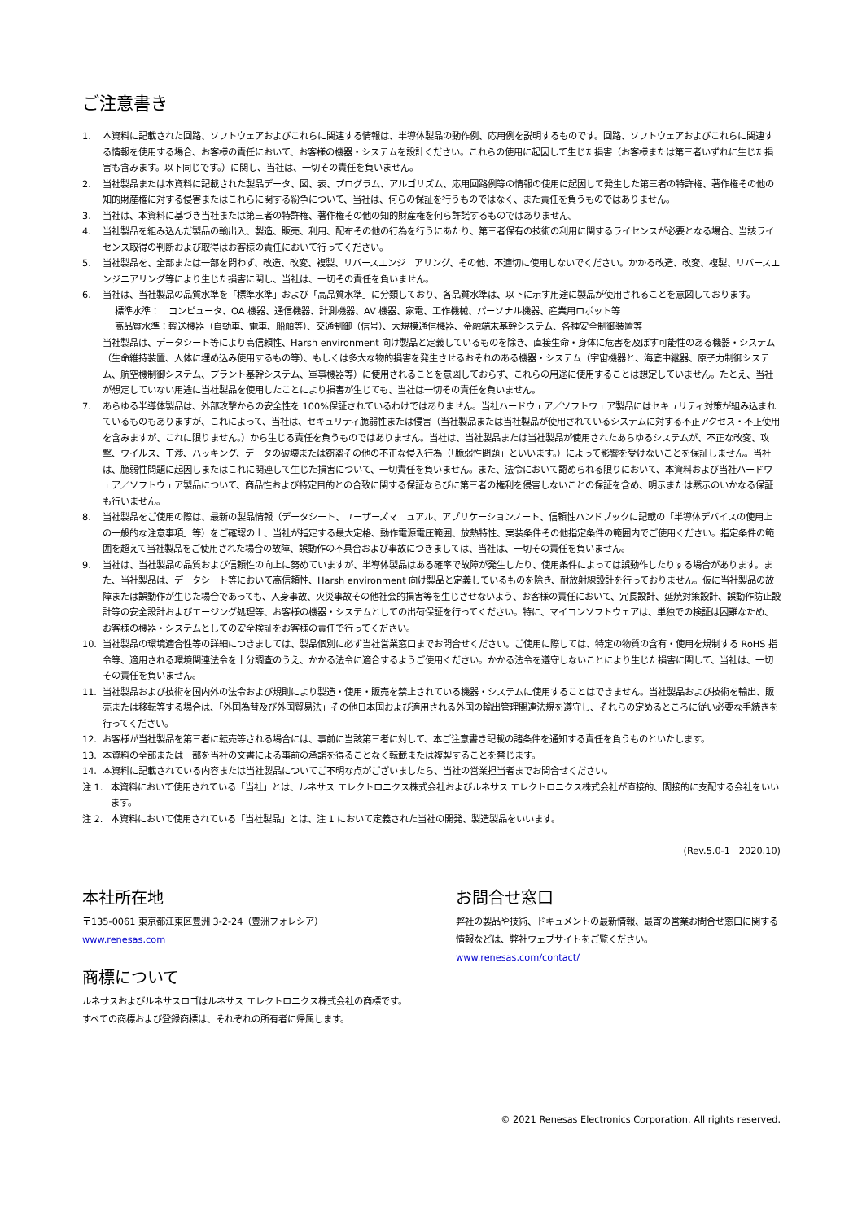ご注意書き
1. 本資料に記載された回路、ソフトウェアおよびこれらに関連する情報は、半導体製品の動作例、応用例を説明するものです。回路、ソフトウェアおよびこれらに関連する情報を使用する場合、お客様の責任において、お客様の機器・システムを設計ください。これらの使用に起因して生じた損害（お客様または第三者いずれに生じた損害も含みます。以下同じです。）に関し、当社は、一切その責任を負いません。
2. 当社製品または本資料に記載された製品データ、図、表、プログラム、アルゴリズム、応用回路例等の情報の使用に起因して発生した第三者の特許権、著作権その他の知的財産権に対する侵害またはこれらに関する紛争について、当社は、何らの保証を行うものではなく、また責任を負うものではありません。
3. 当社は、本資料に基づき当社または第三者の特許権、著作権その他の知的財産権を何ら許諾するものではありません。
4. 当社製品を組み込んだ製品の輸出入、製造、販売、利用、配布その他の行為を行うにあたり、第三者保有の技術の利用に関するライセンスが必要となる場合、当該ライセンス取得の判断および取得はお客様の責任において行ってください。
5. 当社製品を、全部または一部を問わず、改造、改変、複製、リバースエンジニアリング、その他、不適切に使用しないでください。かかる改造、改変、複製、リバースエンジニアリング等により生じた損害に関し、当社は、一切その責任を負いません。
6. 当社は、当社製品の品質水準を「標準水準」および「高品質水準」に分類しており、各品質水準は、以下に示す用途に製品が使用されることを意図しております。
標準水準：　コンピュータ、OA 機器、通信機器、計測機器、AV 機器、家電、工作機械、パーソナル機器、産業用ロボット等
高品質水準：輸送機器（自動車、電車、船舶等）、交通制御（信号）、大規模通信機器、金融端末基幹システム、各種安全制御装置等
当社製品は、データシート等により高信頼性、Harsh environment 向け製品と定義しているものを除き、直接生命・身体に危害を及ぼす可能性のある機器・システム（生命維持装置、人体に埋め込み使用するもの等）、もしくは多大な物的損害を発生させるおそれのある機器・システム（宇宙機器と、海底中継器、原子力制御システム、航空機制御システム、プラント基幹システム、軍事機器等）に使用されることを意図しておらず、これらの用途に使用することは想定していません。たとえ、当社が想定していない用途に当社製品を使用したことにより損害が生じても、当社は一切その責任を負いません。
7. あらゆる半導体製品は、外部攻撃からの安全性を 100%保証されているわけではありません。当社ハードウェア／ソフトウェア製品にはセキュリティ対策が組み込まれているものもありますが、これによって、当社は、セキュリティ脆弱性または侵害（当社製品または当社製品が使用されているシステムに対する不正アクセス・不正使用を含みますが、これに限りません。）から生じる責任を負うものではありません。当社は、当社製品または当社製品が使用されたあらゆるシステムが、不正な改変、攻撃、ウイルス、干渉、ハッキング、データの破壊または窃盗その他の不正な侵入行為（「脆弱性問題」といいます。）によって影響を受けないことを保証しません。当社は、脆弱性問題に起因しまたはこれに関連して生じた損害について、一切責任を負いません。また、法令において認められる限りにおいて、本資料および当社ハードウェア／ソフトウェア製品について、商品性および特定目的との合致に関する保証ならびに第三者の権利を侵害しないことの保証を含め、明示または黙示のいかなる保証も行いません。
8. 当社製品をご使用の際は、最新の製品情報（データシート、ユーザーズマニュアル、アプリケーションノート、信頼性ハンドブックに記載の「半導体デバイスの使用上の一般的な注意事項」等）をご確認の上、当社が指定する最大定格、動作電源電圧範囲、放熱特性、実装条件その他指定条件の範囲内でご使用ください。指定条件の範囲を超えて当社製品をご使用された場合の故障、誤動作の不具合および事故につきましては、当社は、一切その責任を負いません。
9. 当社は、当社製品の品質および信頼性の向上に努めていますが、半導体製品はある確率で故障が発生したり、使用条件によっては誤動作したりする場合があります。また、当社製品は、データシート等において高信頼性、Harsh environment 向け製品と定義しているものを除き、耐放射線設計を行っておりません。仮に当社製品の故障または誤動作が生じた場合であっても、人身事故、火災事故その他社会的損害等を生じさせないよう、お客様の責任において、冗長設計、延焼対策設計、誤動作防止設計等の安全設計およびエージング処理等、お客様の機器・システムとしての出荷保証を行ってください。特に、マイコンソフトウェアは、単独での検証は困難なため、お客様の機器・システムとしての安全検証をお客様の責任で行ってください。
10. 当社製品の環境適合性等の詳細につきましては、製品個別に必ず当社営業窓口までお問合せください。ご使用に際しては、特定の物質の含有・使用を規制する RoHS 指令等、適用される環境関連法令を十分調査のうえ、かかる法令に適合するようご使用ください。かかる法令を遵守しないことにより生じた損害に関して、当社は、一切その責任を負いません。
11. 当社製品および技術を国内外の法令および規則により製造・使用・販売を禁止されている機器・システムに使用することはできません。当社製品および技術を輸出、販売または移転等する場合は、「外国為替及び外国貿易法」その他日本国および適用される外国の輸出管理関連法規を遵守し、それらの定めるところに従い必要な手続きを行ってください。
12. お客様が当社製品を第三者に転売等される場合には、事前に当該第三者に対して、本ご注意書き記載の諸条件を通知する責任を負うものといたします。
13. 本資料の全部または一部を当社の文書による事前の承諾を得ることなく転載または複製することを禁じます。
14. 本資料に記載されている内容または当社製品についてご不明な点がございましたら、当社の営業担当者までお問合せください。
注 1. 本資料において使用されている「当社」とは、ルネサス エレクトロニクス株式会社およびルネサス エレクトロニクス株式会社が直接的、間接的に支配する会社をいいます。
注 2. 本資料において使用されている「当社製品」とは、注 1 において定義された当社の開発、製造製品をいいます。
(Rev.5.0-1　2020.10)
本社所在地
〒135-0061 東京都江東区豊洲 3-2-24（豊洲フォレシア）
www.renesas.com
商標について
ルネサスおよびルネサスロゴはルネサス エレクトロニクス株式会社の商標です。すべての商標および登録商標は、それぞれの所有者に帰属します。
お問合せ窓口
弊社の製品や技術、ドキュメントの最新情報、最寄の営業お問合せ窓口に関する情報などは、弊社ウェブサイトをご覧ください。
www.renesas.com/contact/
© 2021 Renesas Electronics Corporation. All rights reserved.